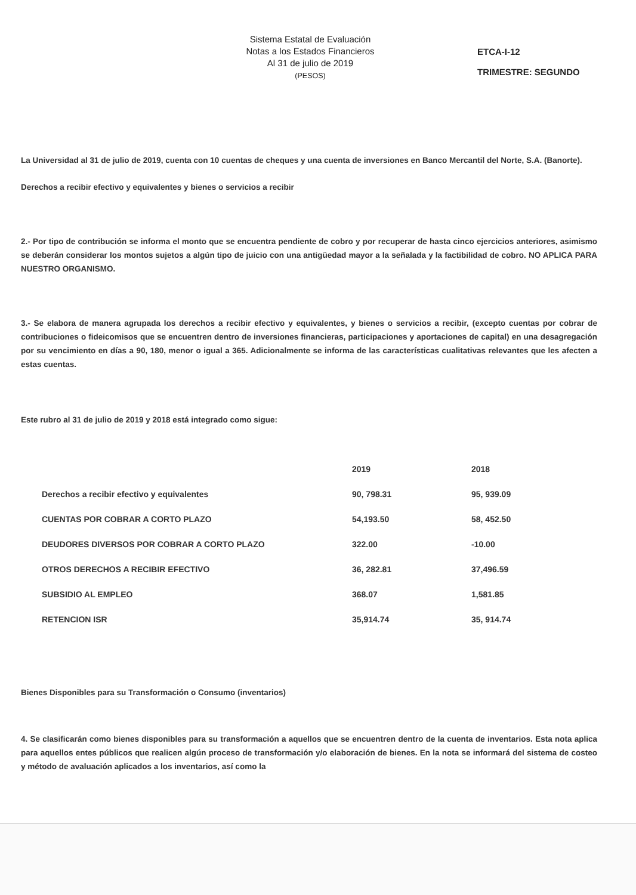Sistema Estatal de Evaluación
Notas a los Estados Financieros
Al 31 de julio de 2019
(PESOS)
ETCA-I-12
TRIMESTRE: SEGUNDO
La Universidad al 31 de julio de 2019, cuenta con 10 cuentas de cheques y una cuenta de inversiones en Banco Mercantil del Norte, S.A. (Banorte).
Derechos a recibir efectivo y equivalentes y bienes o servicios a recibir
2.- Por tipo de contribución se informa el monto que se encuentra pendiente de cobro y por recuperar de hasta cinco ejercicios anteriores, asimismo se deberán considerar los montos sujetos a algún tipo de juicio con una antigüedad mayor a la señalada y la factibilidad de cobro. NO APLICA PARA NUESTRO ORGANISMO.
3.- Se elabora de manera agrupada los derechos a recibir efectivo y equivalentes, y bienes o servicios a recibir, (excepto cuentas por cobrar de contribuciones o fideicomisos que se encuentren dentro de inversiones financieras, participaciones y aportaciones de capital) en una desagregación por su vencimiento en días a 90, 180, menor o igual a 365. Adicionalmente se informa de las características cualitativas relevantes que les afecten a estas cuentas.
Este rubro al 31 de julio de 2019 y 2018 está integrado como sigue:
| | 2019 | 2018 |
| --- | --- | --- |
| Derechos a recibir efectivo y equivalentes | 90, 798.31 | 95, 939.09 |
| CUENTAS POR COBRAR A CORTO PLAZO | 54,193.50 | 58, 452.50 |
| DEUDORES DIVERSOS POR COBRAR A CORTO PLAZO | 322.00 | -10.00 |
| OTROS DERECHOS A RECIBIR EFECTIVO | 36, 282.81 | 37,496.59 |
| SUBSIDIO AL EMPLEO | 368.07 | 1,581.85 |
| RETENCION ISR | 35,914.74 | 35, 914.74 |
Bienes Disponibles para su Transformación o Consumo (inventarios)
4. Se clasificarán como bienes disponibles para su transformación a aquellos que se encuentren dentro de la cuenta de inventarios. Esta nota aplica para aquellos entes públicos que realicen algún proceso de transformación y/o elaboración de bienes. En la nota se informará del sistema de costeo y método de avaluación aplicados a los inventarios, así como la